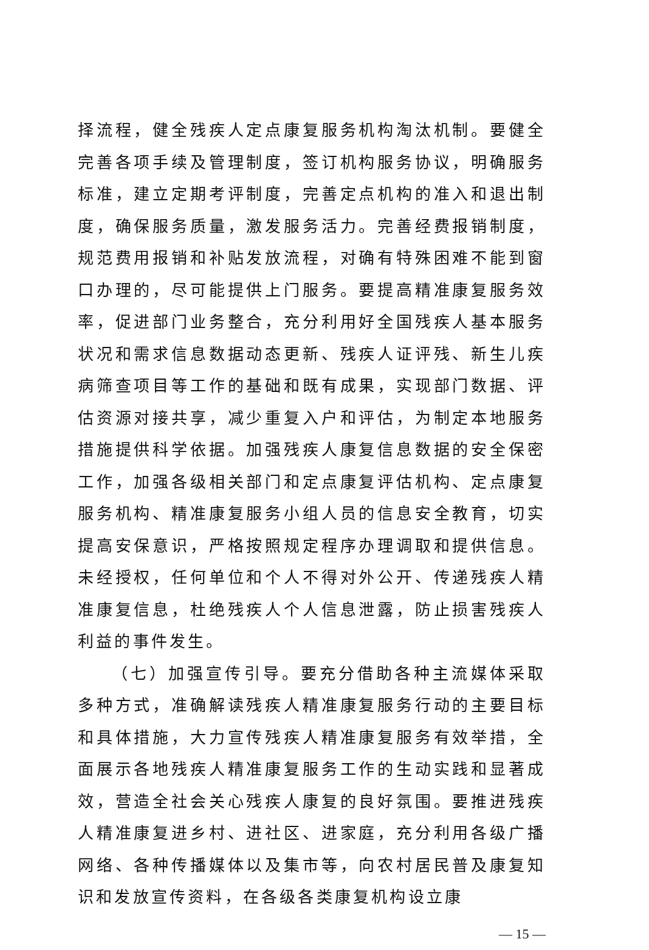择流程，健全残疾人定点康复服务机构淘汰机制。要健全完善各项手续及管理制度，签订机构服务协议，明确服务标准，建立定期考评制度，完善定点机构的准入和退出制度，确保服务质量，激发服务活力。完善经费报销制度，规范费用报销和补贴发放流程，对确有特殊困难不能到窗口办理的，尽可能提供上门服务。要提高精准康复服务效率，促进部门业务整合，充分利用好全国残疾人基本服务状况和需求信息数据动态更新、残疾人证评残、新生儿疾病筛查项目等工作的基础和既有成果，实现部门数据、评估资源对接共享，减少重复入户和评估，为制定本地服务措施提供科学依据。加强残疾人康复信息数据的安全保密工作，加强各级相关部门和定点康复评估机构、定点康复服务机构、精准康复服务小组人员的信息安全教育，切实提高安保意识，严格按照规定程序办理调取和提供信息。未经授权，任何单位和个人不得对外公开、传递残疾人精准康复信息，杜绝残疾人个人信息泄露，防止损害残疾人利益的事件发生。
（七）加强宣传引导。要充分借助各种主流媒体采取多种方式，准确解读残疾人精准康复服务行动的主要目标和具体措施，大力宣传残疾人精准康复服务有效举措，全面展示各地残疾人精准康复服务工作的生动实践和显著成效，营造全社会关心残疾人康复的良好氛围。要推进残疾人精准康复进乡村、进社区、进家庭，充分利用各级广播网络、各种传播媒体以及集市等，向农村居民普及康复知识和发放宣传资料，在各级各类康复机构设立康
— 15 —